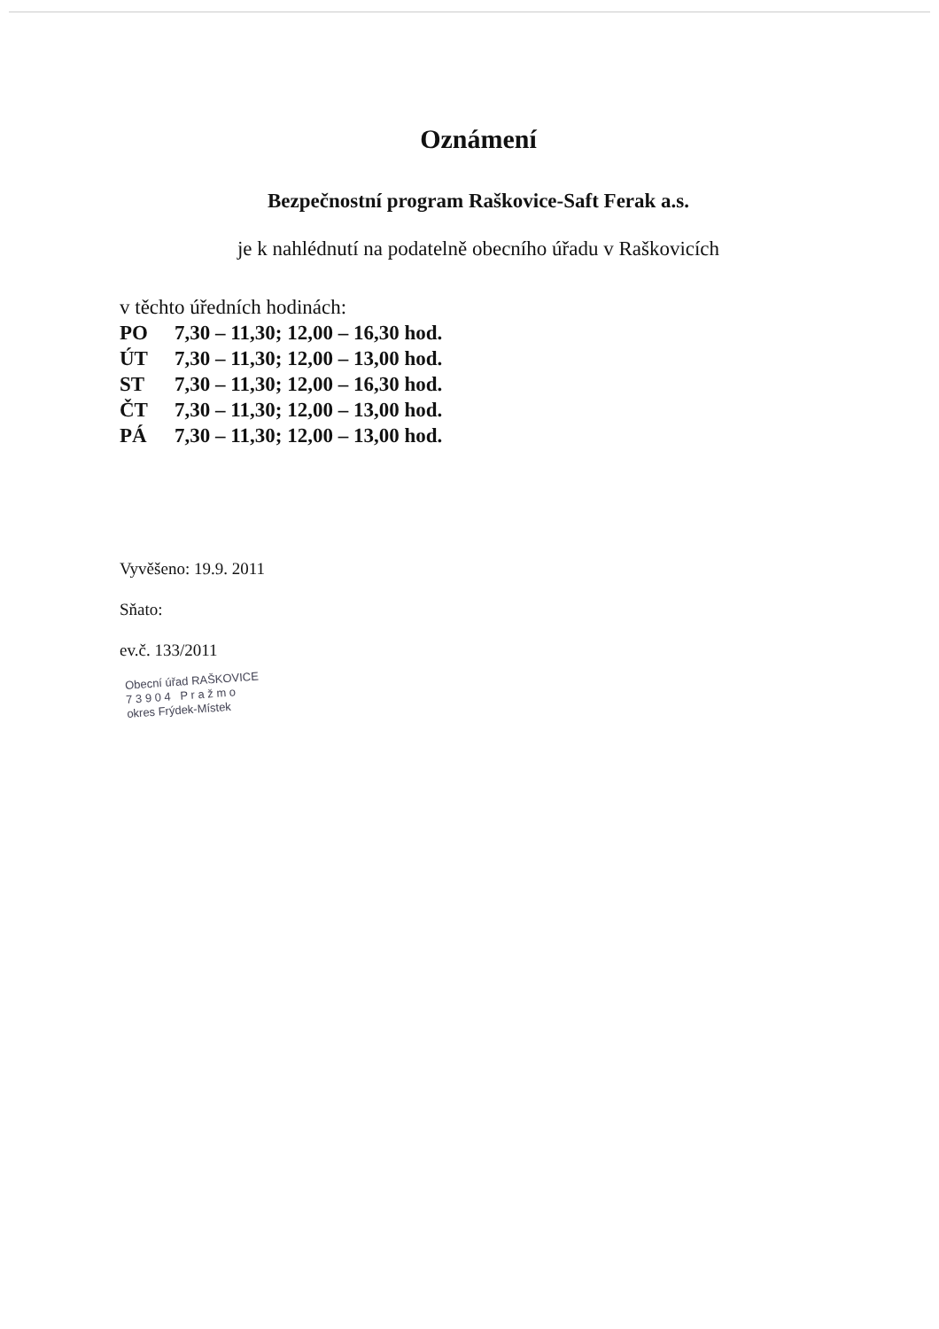Oznámení
Bezpečnostní program Raškovice-Saft Ferak a.s.
je k nahlédnutí na podatelně obecního úřadu v Raškovicích
v těchto úředních hodinách:
PO 7,30 – 11,30; 12,00 – 16,30 hod.
ÚT 7,30 – 11,30; 12,00 – 13,00 hod.
ST 7,30 – 11,30; 12,00 – 16,30 hod.
ČT 7,30 – 11,30; 12,00 – 13,00 hod.
PÁ 7,30 – 11,30; 12,00 – 13,00 hod.
Vyvěšeno: 19.9. 2011
Sňato:
ev.č. 133/2011
Obecní úřad RAŠKOVICE
7 3 9 0 4 P r a ž m o
okres Frýdek-Místek